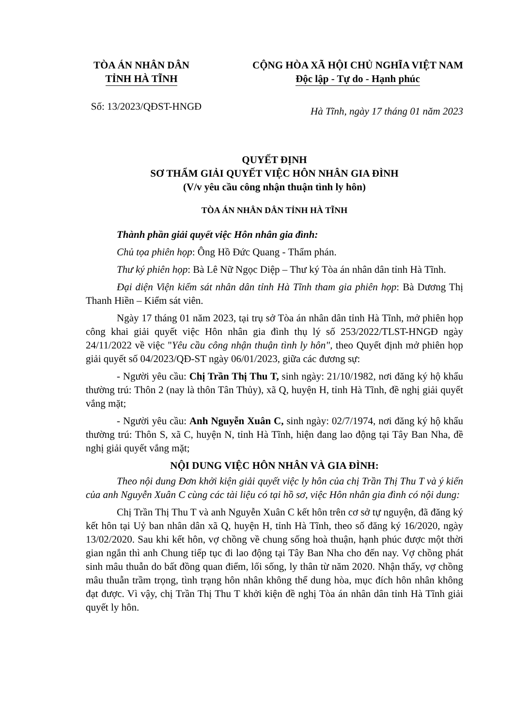TÒA ÁN NHÂN DÂN
TỈNH HÀ TĨNH
CỘNG HÒA XÃ HỘI CHỦ NGHĨA VIỆT NAM
Độc lập - Tự do - Hạnh phúc
Số: 13/2023/QĐST-HNGĐ
Hà Tĩnh, ngày 17 tháng 01 năm 2023
QUYẾT ĐỊNH
SƠ THẨM GIẢI QUYẾT VIỆC HÔN NHÂN GIA ĐÌNH
(V/v yêu cầu công nhận thuận tình ly hôn)
TÒA ÁN NHÂN DÂN TỈNH HÀ TĨNH
Thành phần giải quyết việc Hôn nhân gia đình:
Chủ tọa phiên họp: Ông Hồ Đức Quang - Thẩm phán.
Thư ký phiên họp: Bà Lê Nữ Ngọc Diệp – Thư ký Tòa án nhân dân tỉnh Hà Tĩnh.
Đại diện Viện kiểm sát nhân dân tỉnh Hà Tĩnh tham gia phiên họp: Bà Dương Thị Thanh Hiền – Kiểm sát viên.
Ngày 17 tháng 01 năm 2023, tại trụ sở Tòa án nhân dân tỉnh Hà Tĩnh, mở phiên họp công khai giải quyết việc Hôn nhân gia đình thụ lý số 253/2022/TLST-HNGĐ ngày 24/11/2022 về việc "Yêu cầu công nhận thuận tình ly hôn", theo Quyết định mở phiên họp giải quyết số 04/2023/QĐ-ST ngày 06/01/2023, giữa các đương sự:
- Người yêu cầu: Chị Trần Thị Thu T, sinh ngày: 21/10/1982, nơi đăng ký hộ khẩu thường trú: Thôn 2 (nay là thôn Tân Thủy), xã Q, huyện H, tỉnh Hà Tĩnh, đề nghị giải quyết vắng mặt;
- Người yêu cầu: Anh Nguyễn Xuân C, sinh ngày: 02/7/1974, nơi đăng ký hộ khẩu thường trú: Thôn S, xã C, huyện N, tỉnh Hà Tĩnh, hiện đang lao động tại Tây Ban Nha, đề nghị giải quyết vắng mặt;
NỘI DUNG VIỆC HÔN NHÂN VÀ GIA ĐÌNH:
Theo nội dung Đơn khởi kiện giải quyết việc ly hôn của chị Trần Thị Thu T và ý kiến của anh Nguyễn Xuân C cùng các tài liệu có tại hồ sơ, việc Hôn nhân gia đình có nội dung:
Chị Trần Thị Thu T và anh Nguyễn Xuân C kết hôn trên cơ sở tự nguyện, đã đăng ký kết hôn tại Uỷ ban nhân dân xã Q, huyện H, tỉnh Hà Tĩnh, theo số đăng ký 16/2020, ngày 13/02/2020. Sau khi kết hôn, vợ chồng về chung sống hoà thuận, hạnh phúc được một thời gian ngắn thì anh Chung tiếp tục đi lao động tại Tây Ban Nha cho đến nay. Vợ chồng phát sinh mâu thuẫn do bất đồng quan điểm, lối sống, ly thân từ năm 2020. Nhận thấy, vợ chồng mâu thuẫn trầm trọng, tình trạng hôn nhân không thể dung hòa, mục đích hôn nhân không đạt được. Vì vậy, chị Trần Thị Thu T khởi kiện đề nghị Tòa án nhân dân tỉnh Hà Tĩnh giải quyết ly hôn.